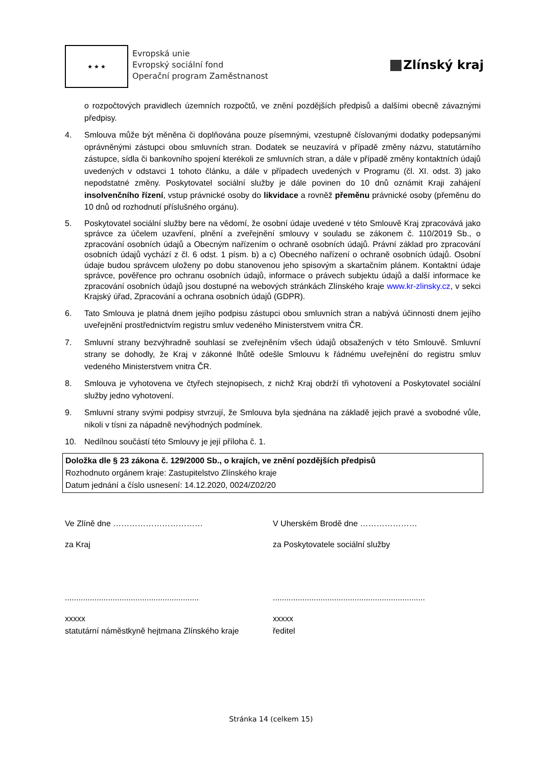★ ★ ★
Evropská unie
Evropský sociální fond
Operační program Zaměstnanost
Zlínský kraj
o rozpočtových pravidlech územních rozpočtů, ve znění pozdějších předpisů a dalšími obecně závaznými předpisy.
4. Smlouva může být měněna či doplňována pouze písemnými, vzestupně číslovanými dodatky podepsanými oprávněnými zástupci obou smluvních stran. Dodatek se neuzavírá v případě změny názvu, statutárního zástupce, sídla či bankovního spojení kterékoli ze smluvních stran, a dále v případě změny kontaktních údajů uvedených v odstavci 1 tohoto článku, a dále v případech uvedených v Programu (čl. XI. odst. 3) jako nepodstatné změny. Poskytovatel sociální služby je dále povinen do 10 dnů oznámit Kraji zahájení insolvenčního řízení, vstup právnické osoby do likvidace a rovněž přeměnu právnické osoby (přeměnu do 10 dnů od rozhodnutí příslušného orgánu).
5. Poskytovatel sociální služby bere na vědomí, že osobní údaje uvedené v této Smlouvě Kraj zpracovává jako správce za účelem uzavření, plnění a zveřejnění smlouvy v souladu se zákonem č. 110/2019 Sb., o zpracování osobních údajů a Obecným nařízením o ochraně osobních údajů. Právní základ pro zpracování osobních údajů vychází z čl. 6 odst. 1 písm. b) a c) Obecného nařízení o ochraně osobních údajů. Osobní údaje budou správcem uloženy po dobu stanovenou jeho spisovým a skartačním plánem. Kontaktní údaje správce, pověřence pro ochranu osobních údajů, informace o právech subjektu údajů a další informace ke zpracování osobních údajů jsou dostupné na webových stránkách Zlínského kraje www.kr-zlinsky.cz, v sekci Krajský úřad, Zpracování a ochrana osobních údajů (GDPR).
6. Tato Smlouva je platná dnem jejího podpisu zástupci obou smluvních stran a nabývá účinnosti dnem jejího uveřejnění prostřednictvím registru smluv vedeného Ministerstvem vnitra ČR.
7. Smluvní strany bezvýhradně souhlasí se zveřejněním všech údajů obsažených v této Smlouvě. Smluvní strany se dohodly, že Kraj v zákonné lhůtě odešle Smlouvu k řádnému uveřejnění do registru smluv vedeného Ministerstvem vnitra ČR.
8. Smlouva je vyhotovena ve čtyřech stejnopisech, z nichž Kraj obdrží tři vyhotovení a Poskytovatel sociální služby jedno vyhotovení.
9. Smluvní strany svými podpisy stvrzují, že Smlouva byla sjednána na základě jejich pravé a svobodné vůle, nikoli v tísni za nápadně nevýhodných podmínek.
10. Nedílnou součástí této Smlouvy je její příloha č. 1.
Doložka dle § 23 zákona č. 129/2000 Sb., o krajích, ve znění pozdějších předpisů
Rozhodnuto orgánem kraje: Zastupitelstvo Zlínského kraje
Datum jednání a číslo usnesení: 14.12.2020, 0024/Z02/20
Ve Zlíně dne ……………………………
za Kraj
...........................................................
xxxxx
statutární náměstkyně hejtmana Zlínského kraje
V Uherském Brodě dne …………………
za Poskytovatele sociální služby
...................................................................
xxxxx
ředitel
Stránka 14 (celkem 15)